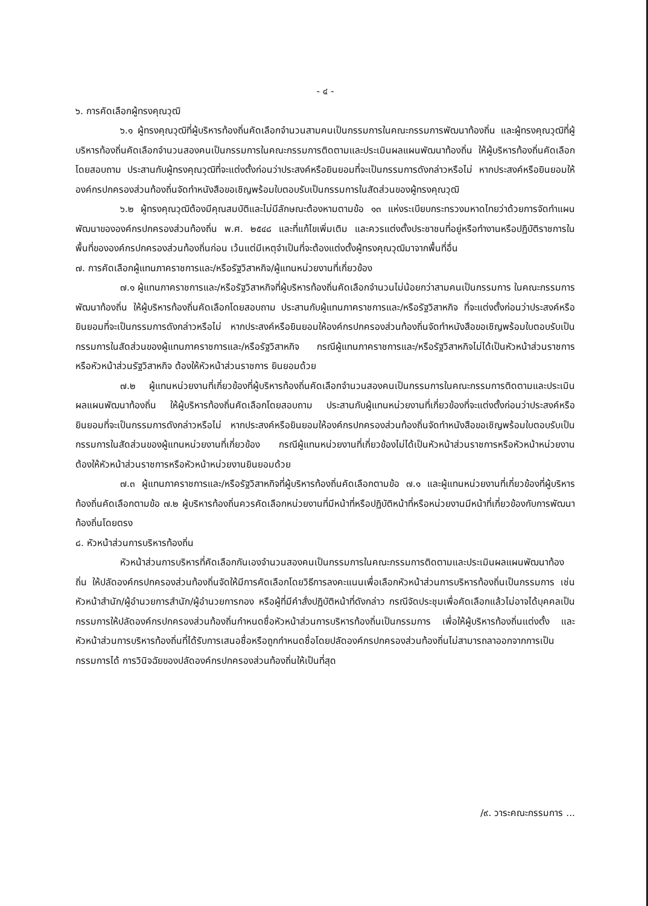- ๔ -
๖. การคัดเลือกผู้ทรงคุณวุฒิ
๖.๑ ผู้ทรงคุณวุฒิที่ผู้บริหารท้องถิ่นคัดเลือกจำนวนสามคนเป็นกรรมการในคณะกรรมการพัฒนาท้องถิ่น และผู้ทรงคุณวุฒิที่ผู้บริหารท้องถิ่นคัดเลือกจำนวนสองคนเป็นกรรมการในคณะกรรมการติดตามและประเมินผลแผนพัฒนาท้องถิ่น ให้ผู้บริหารท้องถิ่นคัดเลือกโดยสอบถาม ประสานกับผู้ทรงคุณวุฒิที่จะแต่งตั้งก่อนว่าประสงค์หรือยินยอมที่จะเป็นกรรมการดังกล่าวหรือไม่ หากประสงค์หรือยินยอมให้องค์กรปกครองส่วนท้องถิ่นจัดทำหนังสือขอเชิญพร้อมใบตอบรับเป็นกรรมการในสัดส่วนของผู้ทรงคุณวุฒิ
๖.๒ ผู้ทรงคุณวุฒิต้องมีคุณสมบัติและไม่มีลักษณะต้องหามตามข้อ ๑๓ แห่งระเบียบกระทรวงมหาดไทยว่าด้วยการจัดทำแผนพัฒนาขององค์กรปกครองส่วนท้องถิ่น พ.ศ. ๒๕๔๘ และที่แก้ไขเพิ่มเติม และควรแต่งตั้งประชาชนที่อยู่หรือทำงานหรือปฏิบัติราชการในพื้นที่ขององค์กรปกครองส่วนท้องถิ่นก่อน เว้นแต่มีเหตุจำเป็นที่จะต้องแต่งตั้งผู้ทรงคุณวุฒิมาจากพื้นที่อื่น
๗. การคัดเลือกผู้แทนภาคราชการและ/หรือรัฐวิสาหกิจ/ผู้แทนหน่วยงานที่เกี่ยวข้อง
๗.๑ ผู้แทนภาคราชการและ/หรือรัฐวิสาหกิจที่ผู้บริหารท้องถิ่นคัดเลือกจำนวนไม่น้อยกว่าสามคนเป็นกรรมการ ในคณะกรรมการพัฒนาท้องถิ่น ให้ผู้บริหารท้องถิ่นคัดเลือกโดยสอบถาม ประสานกับผู้แทนภาคราชการและ/หรือรัฐวิสาหกิจ ที่จะแต่งตั้งก่อนว่าประสงค์หรือยินยอมที่จะเป็นกรรมการดังกล่าวหรือไม่ หากประสงค์หรือยินยอมให้องค์กรปกครองส่วนท้องถิ่นจัดทำหนังสือขอเชิญพร้อมใบตอบรับเป็นกรรมการในสัดส่วนของผู้แทนภาคราชการและ/หรือรัฐวิสาหกิจ กรณีผู้แทนภาคราชการและ/หรือรัฐวิสาหกิจไม่ได้เป็นหัวหน้าส่วนราชการหรือหัวหน้าส่วนรัฐวิสาหกิจ ต้องให้หัวหน้าส่วนราชการ ยินยอมด้วย
๗.๒ ผู้แทนหน่วยงานที่เกี่ยวข้องที่ผู้บริหารท้องถิ่นคัดเลือกจำนวนสองคนเป็นกรรมการในคณะกรรมการติดตามและประเมินผลแผนพัฒนาท้องถิ่น ให้ผู้บริหารท้องถิ่นคัดเลือกโดยสอบถาม ประสานกับผู้แทนหน่วยงานที่เกี่ยวข้องที่จะแต่งตั้งก่อนว่าประสงค์หรือยินยอมที่จะเป็นกรรมการดังกล่าวหรือไม่ หากประสงค์หรือยินยอมให้องค์กรปกครองส่วนท้องถิ่นจัดทำหนังสือขอเชิญพร้อมใบตอบรับเป็นกรรมการในสัดส่วนของผู้แทนหน่วยงานที่เกี่ยวข้อง กรณีผู้แทนหน่วยงานที่เกี่ยวข้องไม่ได้เป็นหัวหน้าส่วนราชการหรือหัวหน้าหน่วยงาน ต้องให้หัวหน้าส่วนราชการหรือหัวหน้าหน่วยงานยินยอมด้วย
๗.๓ ผู้แทนภาคราชการและ/หรือรัฐวิสาหกิจที่ผู้บริหารท้องถิ่นคัดเลือกตามข้อ ๗.๑ และผู้แทนหน่วยงานที่เกี่ยวข้องที่ผู้บริหารท้องถิ่นคัดเลือกตามข้อ ๗.๒ ผู้บริหารท้องถิ่นควรคัดเลือกหน่วยงานที่มีหน้าที่หรือปฏิบัติหน้าที่หรือหน่วยงานมีหน้าที่เกี่ยวข้องกับการพัฒนาท้องถิ่นโดยตรง
๘. หัวหน้าส่วนการบริหารท้องถิ่น
หัวหน้าส่วนการบริหารที่คัดเลือกกันเองจำนวนสองคนเป็นกรรมการในคณะกรรมการติดตามและประเมินผลแผนพัฒนาท้องถิ่น ให้ปลัดองค์กรปกครองส่วนท้องถิ่นจัดให้มีการคัดเลือกโดยวิธีการลงคะแนนเพื่อเลือกหัวหน้าส่วนการบริหารท้องถิ่นเป็นกรรมการ เช่น หัวหน้าสำนัก/ผู้อำนวยการสำนัก/ผู้อำนวยการกอง หรือผู้ที่มีคำสั่งปฏิบัติหน้าที่ดังกล่าว กรณีจัดประชุมเพื่อคัดเลือกแล้วไม่อาจได้บุคคลเป็นกรรมการให้ปลัดองค์กรปกครองส่วนท้องถิ่นกำหนดชื่อหัวหน้าส่วนการบริหารท้องถิ่นเป็นกรรมการ เพื่อให้ผู้บริหารท้องถิ่นแต่งตั้ง และหัวหน้าส่วนการบริหารท้องถิ่นที่ได้รับการเสนอชื่อหรือถูกกำหนดชื่อโดยปลัดองค์กรปกครองส่วนท้องถิ่นไม่สามารถลาออกจากการเป็นกรรมการได้ การวินิจฉัยของปลัดองค์กรปกครองส่วนท้องถิ่นให้เป็นที่สุด
/๙. วาระคณะกรรมการ ...